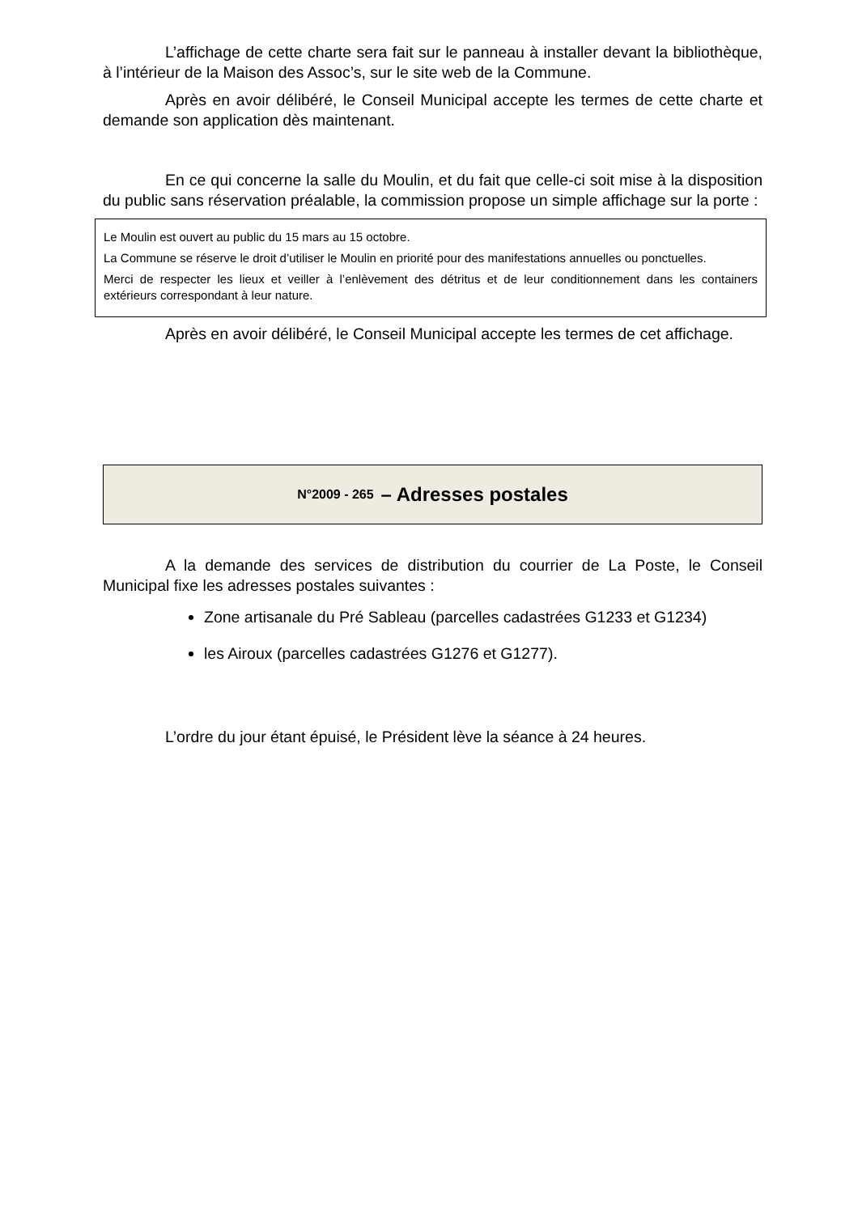L’affichage de cette charte sera fait sur le panneau à installer devant la bibliothèque, à l’intérieur de la Maison des Assoc’s, sur le site web de la Commune.
Après en avoir délibéré, le Conseil Municipal accepte les termes de cette charte et demande son application dès maintenant.
En ce qui concerne la salle du Moulin, et du fait que celle-ci soit mise à la disposition du public sans réservation préalable, la commission propose un simple affichage sur la porte :
Le Moulin est ouvert au public du 15 mars au 15 octobre.
La Commune se réserve le droit d’utiliser le Moulin en priorité pour des manifestations annuelles ou ponctuelles.
Merci de respecter les lieux et veiller à l’enlèvement des détritus et de leur conditionnement dans les containers extérieurs correspondant à leur nature.
Après en avoir délibéré, le Conseil Municipal accepte les termes de cet affichage.
N°2009 - 265 – Adresses postales
A la demande des services de distribution du courrier de La Poste, le Conseil Municipal fixe les adresses postales suivantes :
Zone artisanale du Pré Sableau (parcelles cadastrées G1233 et G1234)
les Airoux (parcelles cadastrées G1276 et G1277).
L’ordre du jour étant épuisé, le Président lève la séance à 24 heures.